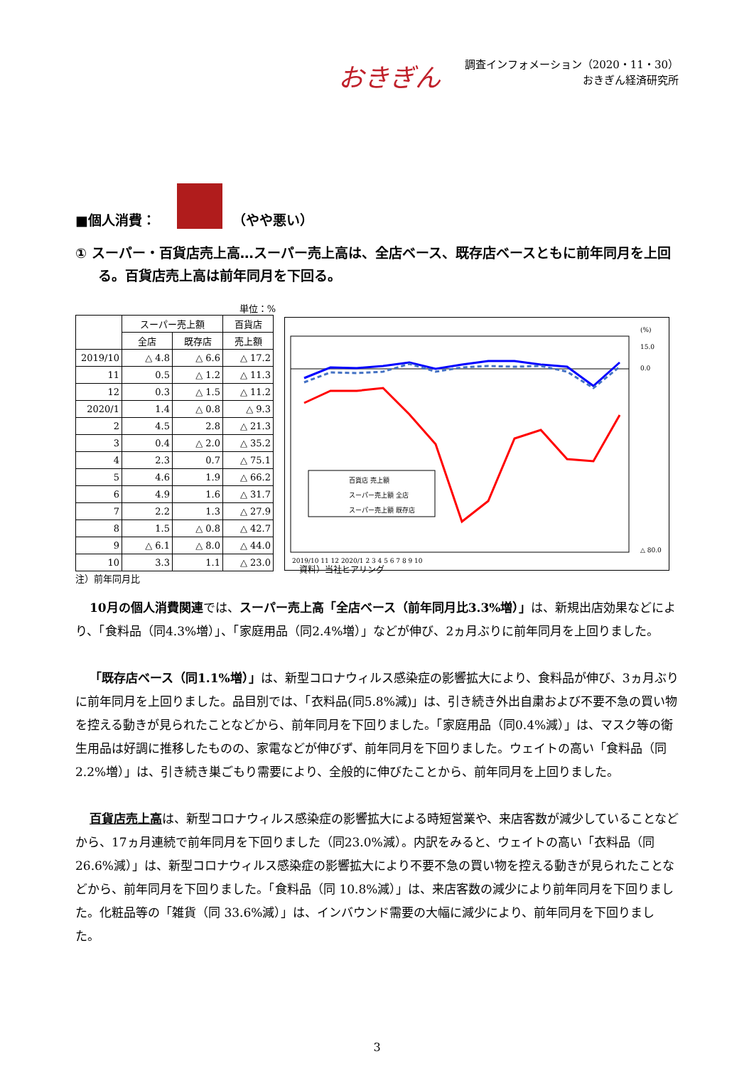おきぎん
調査インフォメーション（2020・11・30）
おきぎん経済研究所
■個人消費： （やや悪い）
① スーパー・百貨店売上高…スーパー売上高は、全店ベース、既存店ベースともに前年同月を上回る。百貨店売上高は前年同月を下回る。
単位：%
| | スーパー売上額 | | 百貨店 |
| --- | --- | --- | --- |
| | 全店 | 既存店 | 売上額 |
| 2019/10 | △ 4.8 | △ 6.6 | △ 17.2 |
| 11 | 0.5 | △ 1.2 | △ 11.3 |
| 12 | 0.3 | △ 1.5 | △ 11.2 |
| 2020/1 | 1.4 | △ 0.8 | △ 9.3 |
| 2 | 4.5 | 2.8 | △ 21.3 |
| 3 | 0.4 | △ 2.0 | △ 35.2 |
| 4 | 2.3 | 0.7 | △ 75.1 |
| 5 | 4.6 | 1.9 | △ 66.2 |
| 6 | 4.9 | 1.6 | △ 31.7 |
| 7 | 2.2 | 1.3 | △ 27.9 |
| 8 | 1.5 | △ 0.8 | △ 42.7 |
| 9 | △ 6.1 | △ 8.0 | △ 44.0 |
| 10 | 3.3 | 1.1 | △ 23.0 |
注）前年同月比
百貨店 売上額
スーパー売上額 全店
スーパー売上額 既存店
(%)
15.0
0.0
△ 80.0
2019/10 11 12 2020/1 2 3 4 5 6 7 8 9 10
資料）当社ヒアリング
10月の個人消費関連では、スーパー売上高「全店ベース（前年同月比3.3%増）」は、新規出店効果などにより、「食料品（同4.3%増）」、「家庭用品（同2.4%増）」などが伸び、2ヵ月ぶりに前年同月を上回りました。
「既存店ベース（同1.1%増）」は、新型コロナウィルス感染症の影響拡大により、食料品が伸び、3ヵ月ぶりに前年同月を上回りました。品目別では、「衣料品(同5.8%減)」は、引き続き外出自粛および不要不急の買い物を控える動きが見られたことなどから、前年同月を下回りました。「家庭用品（同0.4%減）」は、マスク等の衛生用品は好調に推移したものの、家電などが伸びず、前年同月を下回りました。ウェイトの高い「食料品（同2.2%増）」は、引き続き巣ごもり需要により、全般的に伸びたことから、前年同月を上回りました。
百貨店売上高は、新型コロナウィルス感染症の影響拡大による時短営業や、来店客数が減少していることなどから、17ヵ月連続で前年同月を下回りました（同23.0%減）。内訳をみると、ウェイトの高い「衣料品（同 26.6%減）」は、新型コロナウィルス感染症の影響拡大により不要不急の買い物を控える動きが見られたことなどから、前年同月を下回りました。「食料品（同 10.8%減）」は、来店客数の減少により前年同月を下回りました。化粧品等の「雑貨（同 33.6%減）」は、インバウンド需要の大幅に減少により、前年同月を下回りました。
3